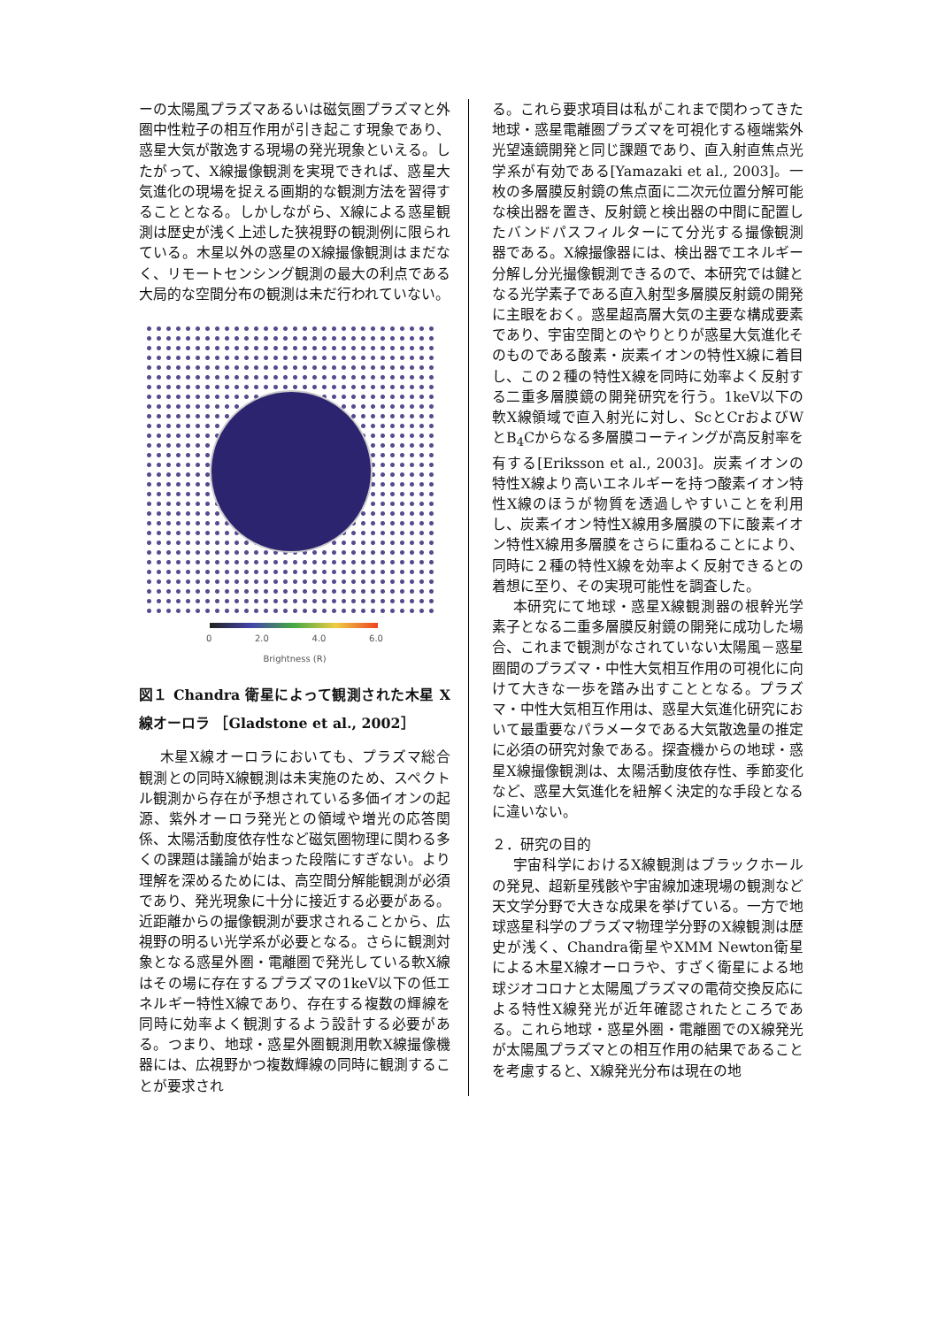ーの太陽風プラズマあるいは磁気圏プラズマと外圏中性粒子の相互作用が引き起こす現象であり、惑星大気が散逸する現場の発光現象といえる。したがって、X線撮像観測を実現できれば、惑星大気進化の現場を捉える画期的な観測方法を習得することとなる。しかしながら、X線による惑星観測は歴史が浅く上述した狭視野の観測例に限られている。木星以外の惑星のX線撮像観測はまだなく、リモートセンシング観測の最大の利点である大局的な空間分布の観測は未だ行われていない。
0 2.0 4.0 6.0
Brightness (R)
図１ Chandra 衛星によって観測された木星 X 線オーロラ ［Gladstone et al., 2002］
木星X線オーロラにおいても、プラズマ総合観測との同時X線観測は未実施のため、スペクトル観測から存在が予想されている多価イオンの起源、紫外オーロラ発光との領域や増光の応答関係、太陽活動度依存性など磁気圏物理に関わる多くの課題は議論が始まった段階にすぎない。より理解を深めるためには、高空間分解能観測が必須であり、発光現象に十分に接近する必要がある。近距離からの撮像観測が要求されることから、広視野の明るい光学系が必要となる。さらに観測対象となる惑星外圏・電離圏で発光している軟X線はその場に存在するプラズマの1keV以下の低エネルギー特性X線であり、存在する複数の輝線を同時に効率よく観測するよう設計する必要がある。つまり、地球・惑星外圏観測用軟X線撮像機器には、広視野かつ複数輝線の同時に観測することが要求され
る。これら要求項目は私がこれまで関わってきた地球・惑星電離圏プラズマを可視化する極端紫外光望遠鏡開発と同じ課題であり、直入射直焦点光学系が有効である[Yamazaki et al., 2003]。一枚の多層膜反射鏡の焦点面に二次元位置分解可能な検出器を置き、反射鏡と検出器の中間に配置したバンドパスフィルターにて分光する撮像観測器である。X線撮像器には、検出器でエネルギー分解し分光撮像観測できるので、本研究では鍵となる光学素子である直入射型多層膜反射鏡の開発に主眼をおく。惑星超高層大気の主要な構成要素であり、宇宙空間とのやりとりが惑星大気進化そのものである酸素・炭素イオンの特性X線に着目し、この２種の特性X線を同時に効率よく反射する二重多層膜鏡の開発研究を行う。1keV以下の軟X線領域で直入射光に対し、ScとCrおよびWとB<sub>4</sub>Cからなる多層膜コーティングが高反射率を有する[Eriksson et al., 2003]。炭素イオンの特性X線より高いエネルギーを持つ酸素イオン特性X線のほうが物質を透過しやすいことを利用し、炭素イオン特性X線用多層膜の下に酸素イオン特性X線用多層膜をさらに重ねることにより、同時に２種の特性X線を効率よく反射できるとの着想に至り、その実現可能性を調査した。
本研究にて地球・惑星X線観測器の根幹光学素子となる二重多層膜反射鏡の開発に成功した場合、これまで観測がなされていない太陽風－惑星圏間のプラズマ・中性大気相互作用の可視化に向けて大きな一歩を踏み出すこととなる。プラズマ・中性大気相互作用は、惑星大気進化研究において最重要なパラメータである大気散逸量の推定に必須の研究対象である。探査機からの地球・惑星X線撮像観測は、太陽活動度依存性、季節変化など、惑星大気進化を紐解く決定的な手段となるに違いない。
２．研究の目的
宇宙科学におけるX線観測はブラックホールの発見、超新星残骸や宇宙線加速現場の観測など天文学分野で大きな成果を挙げている。一方で地球惑星科学のプラズマ物理学分野のX線観測は歴史が浅く、Chandra衛星やXMM Newton衛星による木星X線オーロラや、すざく衛星による地球ジオコロナと太陽風プラズマの電荷交換反応による特性X線発光が近年確認されたところである。これら地球・惑星外圏・電離圏でのX線発光が太陽風プラズマとの相互作用の結果であることを考慮すると、X線発光分布は現在の地